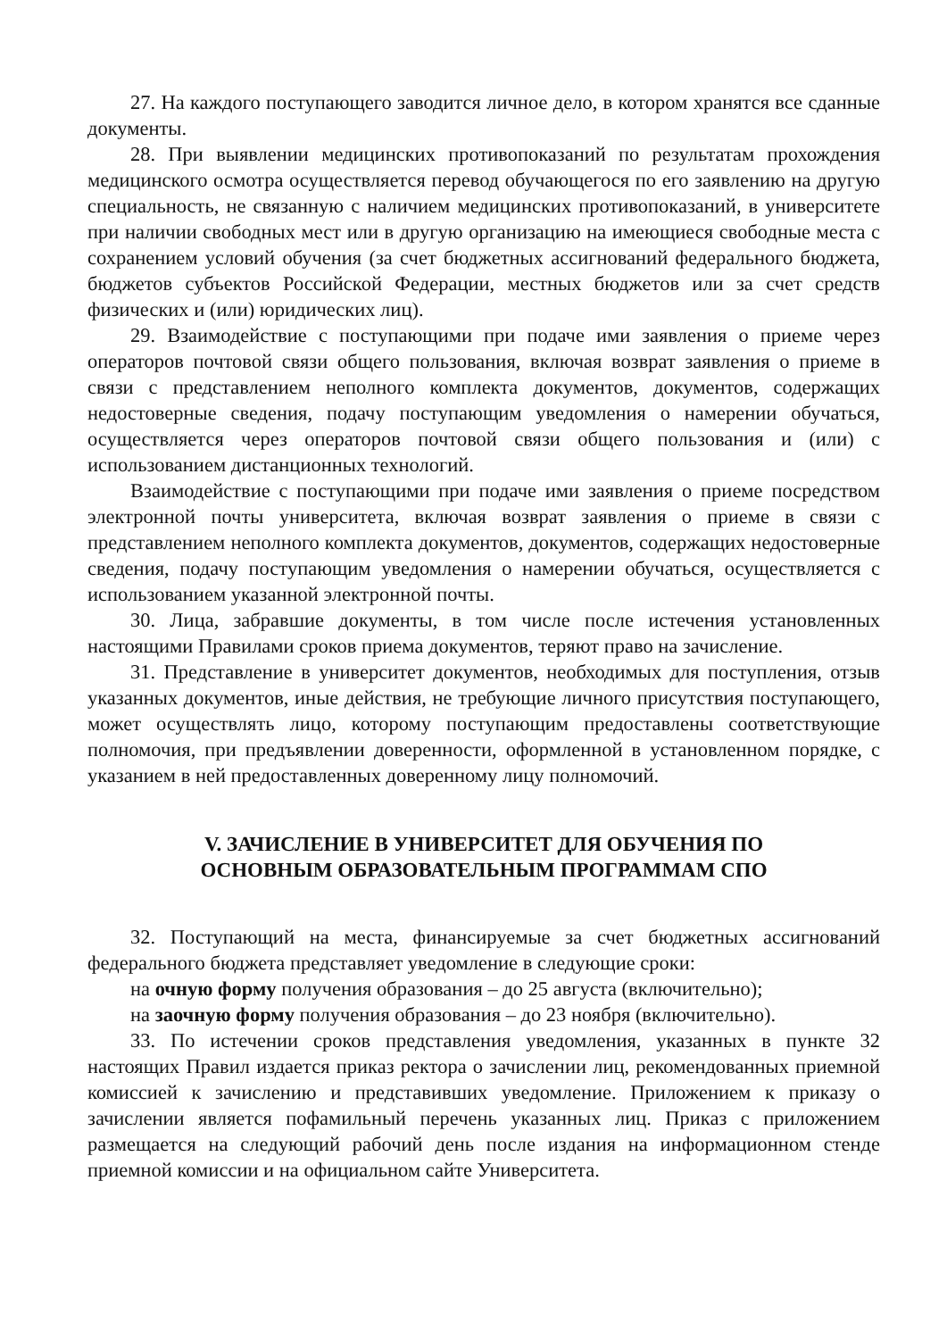27. На каждого поступающего заводится личное дело, в котором хранятся все сданные документы.
28. При выявлении медицинских противопоказаний по результатам прохождения медицинского осмотра осуществляется перевод обучающегося по его заявлению на другую специальность, не связанную с наличием медицинских противопоказаний, в университете при наличии свободных мест или в другую организацию на имеющиеся свободные места с сохранением условий обучения (за счет бюджетных ассигнований федерального бюджета, бюджетов субъектов Российской Федерации, местных бюджетов или за счет средств физических и (или) юридических лиц).
29. Взаимодействие с поступающими при подаче ими заявления о приеме через операторов почтовой связи общего пользования, включая возврат заявления о приеме в связи с представлением неполного комплекта документов, документов, содержащих недостоверные сведения, подачу поступающим уведомления о намерении обучаться, осуществляется через операторов почтовой связи общего пользования и (или) с использованием дистанционных технологий.
Взаимодействие с поступающими при подаче ими заявления о приеме посредством электронной почты университета, включая возврат заявления о приеме в связи с представлением неполного комплекта документов, документов, содержащих недостоверные сведения, подачу поступающим уведомления о намерении обучаться, осуществляется с использованием указанной электронной почты.
30. Лица, забравшие документы, в том числе после истечения установленных настоящими Правилами сроков приема документов, теряют право на зачисление.
31. Представление в университет документов, необходимых для поступления, отзыв указанных документов, иные действия, не требующие личного присутствия поступающего, может осуществлять лицо, которому поступающим предоставлены соответствующие полномочия, при предъявлении доверенности, оформленной в установленном порядке, с указанием в ней предоставленных доверенному лицу полномочий.
V. ЗАЧИСЛЕНИЕ В УНИВЕРСИТЕТ ДЛЯ ОБУЧЕНИЯ ПО
ОСНОВНЫМ ОБРАЗОВАТЕЛЬНЫМ ПРОГРАММАМ СПО
32. Поступающий на места, финансируемые за счет бюджетных ассигнований федерального бюджета представляет уведомление в следующие сроки:
на очную форму получения образования – до 25 августа (включительно);
на заочную форму получения образования – до 23 ноября (включительно).
33. По истечении сроков представления уведомления, указанных в пункте 32 настоящих Правил издается приказ ректора о зачислении лиц, рекомендованных приемной комиссией к зачислению и представивших уведомление. Приложением к приказу о зачислении является пофамильный перечень указанных лиц. Приказ с приложением размещается на следующий рабочий день после издания на информационном стенде приемной комиссии и на официальном сайте Университета.